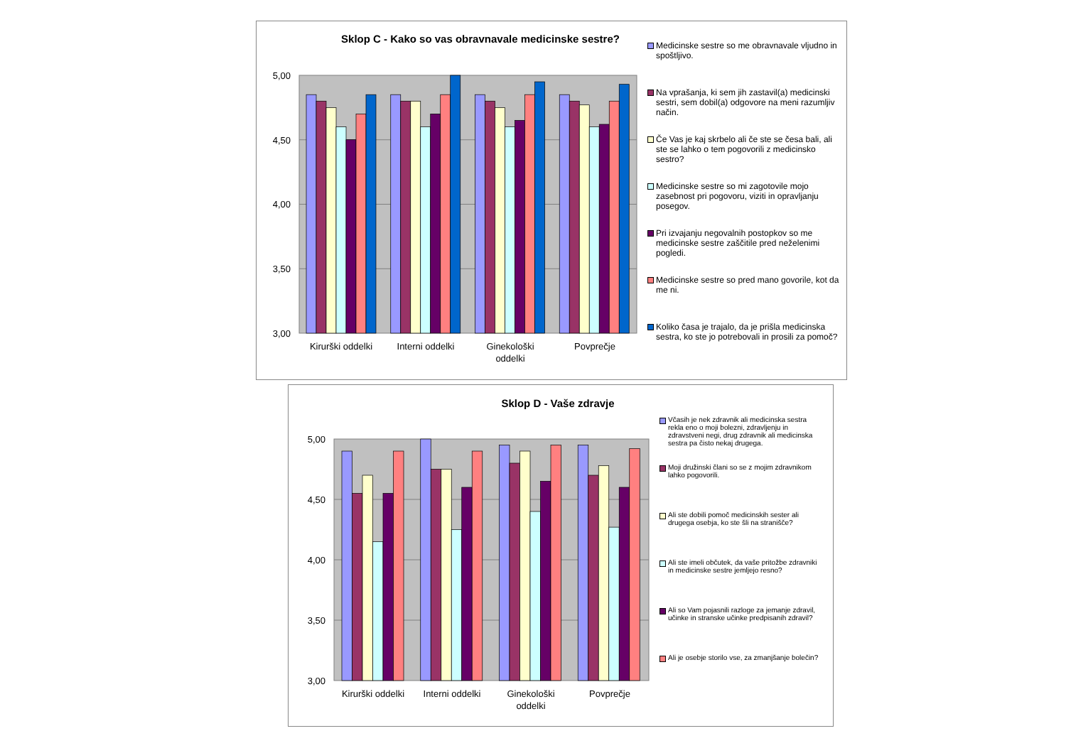Sklop C - Kako so vas obravnavale medicinske sestre?
5,00
4,50
4,00
3,50
3,00
Kirurški oddelki
Interni oddelki
Ginekološki
oddelki
Povprečje
Medicinske sestre so me obravnavale vljudno in spoštljivo.
Na vprašanja, ki sem jih zastavil(a) medicinski sestri, sem dobil(a) odgovore na meni razumljiv način.
Če Vas je kaj skrbelo ali če ste se česa bali, ali ste se lahko o tem pogovorili z medicinsko sestro?
Medicinske sestre so mi zagotovile mojo zasebnost pri pogovoru, viziti in opravljanju posegov.
Pri izvajanju negovalnih postopkov so me medicinske sestre zaščitile pred neželenimi pogledi.
Medicinske sestre so pred mano govorile, kot da me ni.
Koliko časa je trajalo, da je prišla medicinska sestra, ko ste jo potrebovali in prosili za pomoč?
Sklop D - Vaše zdravje
5,00
4,50
4,00
3,50
3,00
Kirurški oddelki
Interni oddelki
Ginekološki
oddelki
Povprečje
Včasih je nek zdravnik ali medicinska sestra rekla eno o moji bolezni, zdravljenju in zdravstveni negi, drug zdravnik ali medicinska sestra pa čisto nekaj drugega.
Moji družinski člani so se z mojim zdravnikom lahko pogovorili.
Ali ste dobili pomoč medicinskih sester ali drugega osebja, ko ste šli na stranišče?
Ali ste imeli občutek, da vaše pritožbe zdravniki in medicinske sestre jemljejo resno?
Ali so Vam pojasnili razloge za jemanje zdravil, učinke in stranske učinke predpisanih zdravil?
Ali je osebje storilo vse, za zmanjšanje bolečin?